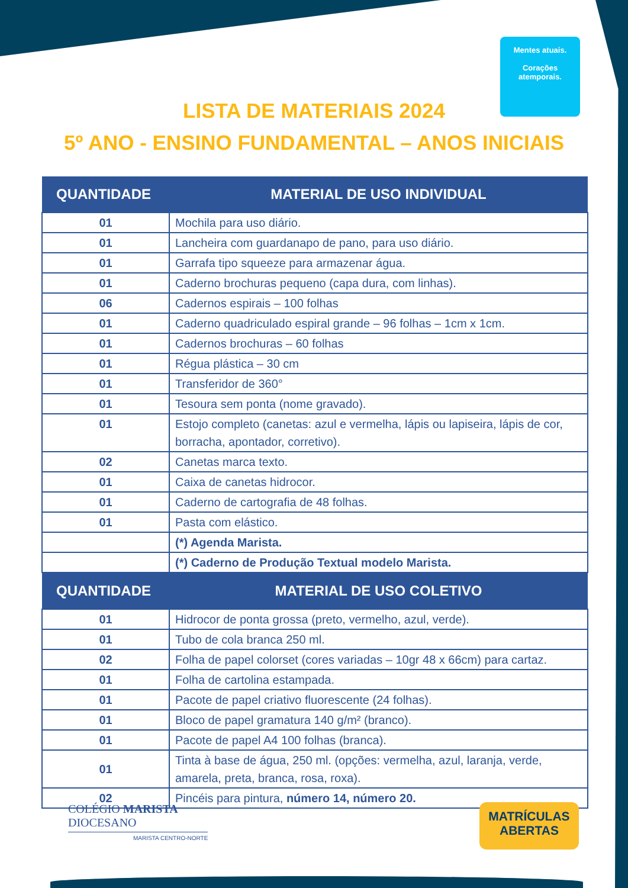Mentes atuais.
Corações atemporais.
LISTA DE MATERIAIS 2024
5º ANO - ENSINO FUNDAMENTAL – ANOS INICIAIS
| QUANTIDADE | MATERIAL DE USO INDIVIDUAL |
| --- | --- |
| 01 | Mochila para uso diário. |
| 01 | Lancheira com guardanapo de pano, para uso diário. |
| 01 | Garrafa tipo squeeze para armazenar água. |
| 01 | Caderno brochuras pequeno (capa dura, com linhas). |
| 06 | Cadernos espirais – 100 folhas |
| 01 | Caderno quadriculado espiral grande – 96 folhas – 1cm x 1cm. |
| 01 | Cadernos brochuras – 60 folhas |
| 01 | Régua plástica – 30 cm |
| 01 | Transferidor de 360° |
| 01 | Tesoura sem ponta (nome gravado). |
| 01 | Estojo completo (canetas: azul e vermelha, lápis ou lapiseira, lápis de cor, borracha, apontador, corretivo). |
| 02 | Canetas marca texto. |
| 01 | Caixa de canetas hidrocor. |
| 01 | Caderno de cartografia de 48 folhas. |
| 01 | Pasta com elástico. |
| | (*) Agenda Marista. |
| | (*) Caderno de Produção Textual modelo Marista. |
| QUANTIDADE | MATERIAL DE USO COLETIVO |
| 01 | Hidrocor de ponta grossa (preto, vermelho, azul, verde). |
| 01 | Tubo de cola branca 250 ml. |
| 02 | Folha de papel colorset (cores variadas – 10gr 48 x 66cm) para cartaz. |
| 01 | Folha de cartolina estampada. |
| 01 | Pacote de papel criativo fluorescente (24 folhas). |
| 01 | Bloco de papel gramatura 140 g/m² (branco). |
| 01 | Pacote de papel A4 100 folhas (branca). |
| 01 | Tinta à base de água, 250 ml. (opções: vermelha, azul, laranja, verde, amarela, preta, branca, rosa, roxa). |
| 02 | Pincéis para pintura, número 14, número 20. |
COLÉGIO MARISTA
DIOCESANO
MARISTA CENTRO-NORTE
MATRÍCULAS
ABERTAS